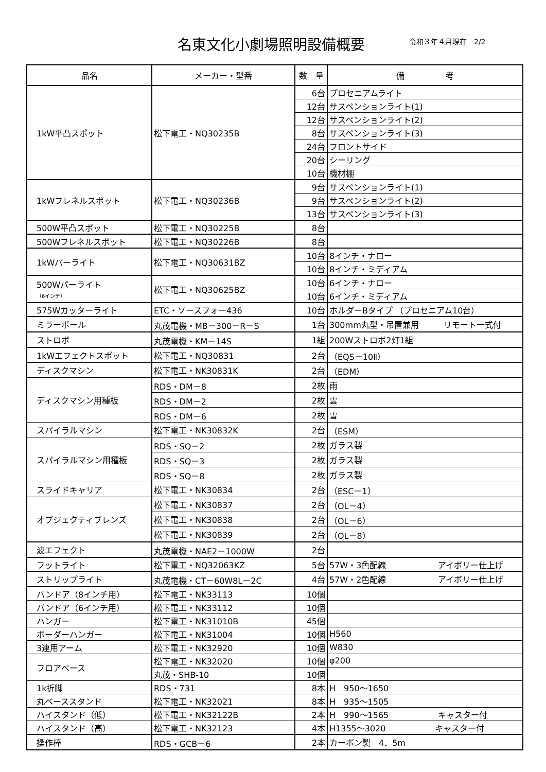名東文化小劇場照明設備概要 令和３年４月現在　2/2
| 品名 | メーカー・型番 | 数 量 | 備 考 |
| --- | --- | --- | --- |
| 1kW平凸スポット | 松下電工・NQ30235B | 6台 | プロセニアムライト |
| | | 12台 | サスペンションライト(1) |
| | | 12台 | サスペンションライト(2) |
| | | 8台 | サスペンションライト(3) |
| | | 24台 | フロントサイド |
| | | 20台 | シーリング |
| | | 10台 | 機材棚 |
| 1kWフレネルスポット | 松下電工・NQ30236B | 9台 | サスペンションライト(1) |
| | | 9台 | サスペンションライト(2) |
| | | 13台 | サスペンションライト(3) |
| 500W平凸スポット | 松下電工・NQ30225B | 8台 | |
| 500Wフレネルスポット | 松下電工・NQ30226B | 8台 | |
| 1kWパーライト | 松下電工・NQ30631BZ | 10台 | 8インチ・ナロー |
| | | 10台 | 8インチ・ミディアム |
| 500Wパーライト （6インチ） | 松下電工・NQ30625BZ | 10台 | 6インチ・ナロー |
| | | 10台 | 6インチ・ミディアム |
| 575Wカッターライト | ETC・ソースフォー436 | 10台 | ホルダーBタイプ （プロセニアム10台） |
| ミラーボール | 丸茂電機・MB－300－R－S | 1台 | 300mm丸型・吊置兼用 リモート一式付 |
| ストロボ | 丸茂電機・KM－14S | 1組 | 200Wストロボ2灯1組 |
| 1kWエフェクトスポット | 松下電工・NQ30831 | 2台 | （EQS－10Ⅱ） |
| ディスクマシン | 松下電工・NK30831K | 2台 | （EDM） |
| ディスクマシン用種板 | RDS・DM－8 | 2枚 | 雨 |
| | RDS・DM－2 | 2枚 | 雲 |
| | RDS・DM－6 | 2枚 | 雪 |
| スパイラルマシン | 松下電工・NK30832K | 2台 | （ESM） |
| スパイラルマシン用種板 | RDS・SQ－2 | 2枚 | ガラス製 |
| | RDS・SQ－3 | 2枚 | ガラス製 |
| | RDS・SQ－8 | 2枚 | ガラス製 |
| スライドキャリア | 松下電工・NK30834 | 2台 | （ESC－1） |
| オブジェクティブレンズ | 松下電工・NK30837 | 2台 | （OL－4） |
| | 松下電工・NK30838 | 2台 | （OL－6） |
| | 松下電工・NK30839 | 2台 | （OL－8） |
| 波エフェクト | 丸茂電機・NAE2－1000W | 2台 | |
| フットライト | 松下電工・NQ32063KZ | 5台 | 57W・3色配線 アイボリー仕上げ |
| ストリップライト | 丸茂電機・CT－60W8L－2C | 4台 | 57W・2色配線 アイボリー仕上げ |
| バンドア（8インチ用） | 松下電工・NK33113 | 10個 | |
| バンドア（6インチ用） | 松下電工・NK33112 | 10個 | |
| ハンガー | 松下電工・NK31010B | 45個 | |
| ボーダーハンガー | 松下電工・NK31004 | 10個 | H560 |
| 3連用アーム | 松下電工・NK32920 | 10個 | W830 |
| フロアベース | 松下電工・NK32020 | 10個 | φ200 |
| | 丸茂・SHB-10 | 10個 | |
| 1k折脚 | RDS・731 | 8本 | H 950～1650 |
| 丸ベーススタンド | 松下電工・NK32021 | 8本 | H 935～1505 |
| ハイスタンド（低） | 松下電工・NK32122B | 2本 | H 990～1565 キャスター付 |
| ハイスタンド（高） | 松下電工・NK32123 | 4本 | H1355～3020 キャスター付 |
| 操作棒 | RDS・GCB－6 | 2本 | カーボン製 4．5m |